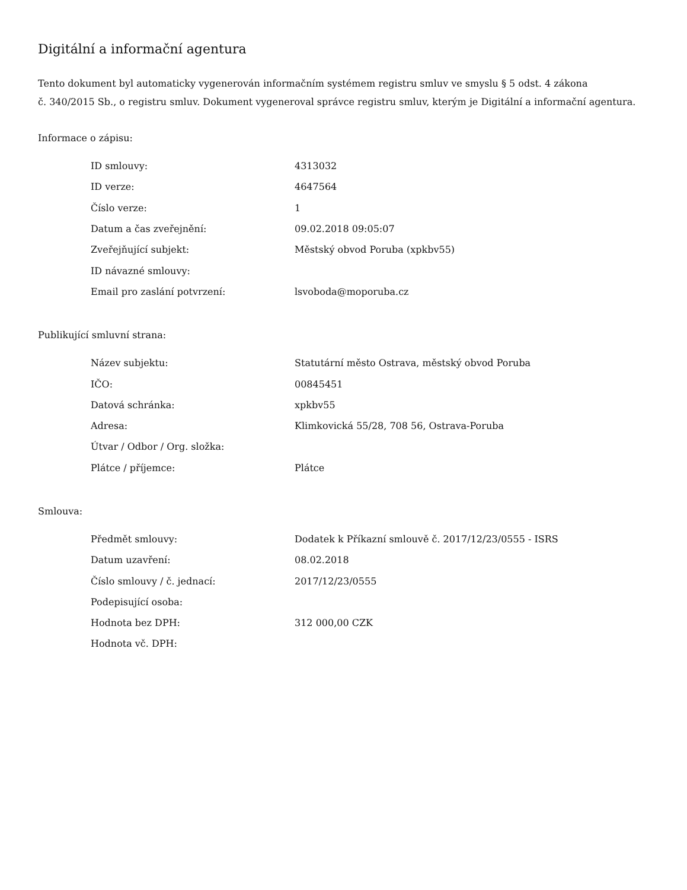Digitální a informační agentura
Tento dokument byl automaticky vygenerován informačním systémem registru smluv ve smyslu § 5 odst. 4 zákona
č. 340/2015 Sb., o registru smluv. Dokument vygeneroval správce registru smluv, kterým je Digitální a informační agentura.
Informace o zápisu:
| ID smlouvy: | 4313032 |
| ID verze: | 4647564 |
| Číslo verze: | 1 |
| Datum a čas zveřejnění: | 09.02.2018 09:05:07 |
| Zveřejňující subjekt: | Městský obvod Poruba (xpkbv55) |
| ID návazné smlouvy: | |
| Email pro zaslání potvrzení: | lsvoboda@moporuba.cz |
Publikující smluvní strana:
| Název subjektu: | Statutární město Ostrava, městský obvod Poruba |
| IČO: | 00845451 |
| Datová schránka: | xpkbv55 |
| Adresa: | Klimkovická 55/28, 708 56, Ostrava-Poruba |
| Útvar / Odbor / Org. složka: | |
| Plátce / příjemce: | Plátce |
Smlouva:
| Předmět smlouvy: | Dodatek k Příkazní smlouvě č. 2017/12/23/0555 - ISRS |
| Datum uzavření: | 08.02.2018 |
| Číslo smlouvy / č. jednací: | 2017/12/23/0555 |
| Podepisující osoba: | |
| Hodnota bez DPH: | 312 000,00 CZK |
| Hodnota vč. DPH: | |